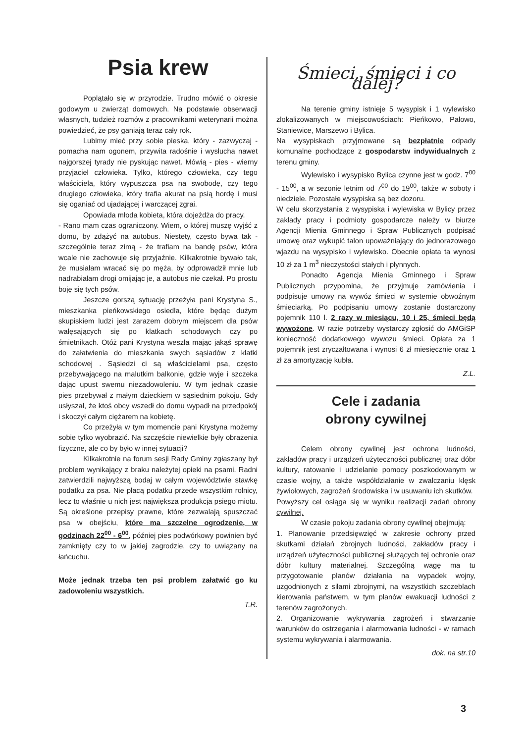Psia krew
Poplątało się w przyrodzie. Trudno mówić o okresie godowym u zwierząt domowych. Na podstawie obserwacji własnych, tudzież rozmów z pracownikami weterynarii można powiedzieć, że psy ganiają teraz cały rok.
Lubimy mieć przy sobie pieska, który - zazwyczaj - pomacha nam ogonem, przywita radośnie i wysłucha nawet najgorszej tyrady nie pyskując nawet. Mówią - pies - wierny przyjaciel człowieka. Tylko, którego człowieka, czy tego właściciela, który wypuszcza psa na swobodę, czy tego drugiego człowieka, który trafia akurat na psią hordę i musi się oganiać od ujadającej i warczącej zgrai.
Opowiada młoda kobieta, która dojeżdża do pracy.
- Rano mam czas ograniczony. Wiem, o której muszę wyjść z domu, by zdążyć na autobus. Niestety, często bywa tak - szczególnie teraz zimą - że trafiam na bandę psów, która wcale nie zachowuje się przyjaźnie. Kilkakrotnie bywało tak, że musiałam wracać się po męża, by odprowadził mnie lub nadrabiałam drogi omijając je, a autobus nie czekał. Po prostu boję się tych psów.
Jeszcze gorszą sytuację przeżyła pani Krystyna S., mieszkanka pieńkowskiego osiedla, które będąc dużym skupiskiem ludzi jest zarazem dobrym miejscem dla psów wałęsających się po klatkach schodowych czy po śmietnikach. Otóż pani Krystyna weszła mając jakąś sprawę do załatwienia do mieszkania swych sąsiadów z klatki schodowej . Sąsiedzi ci są właścicielami psa, często przebywającego na malutkim balkonie, gdzie wyje i szczeka dając upust swemu niezadowoleniu. W tym jednak czasie pies przebywał z małym dzieckiem w sąsiednim pokoju. Gdy usłyszał, że ktoś obcy wszedł do domu wypadł na przedpokój i skoczył całym ciężarem na kobietę.
Co przeżyła w tym momencie pani Krystyna możemy sobie tylko wyobrazić. Na szczęście niewielkie były obrażenia fizyczne, ale co by było w innej sytuacji?
Kilkakrotnie na forum sesji Rady Gminy zgłaszany był problem wynikający z braku należytej opieki na psami. Radni zatwierdzili najwyższą bodaj w całym województwie stawkę podatku za psa. Nie płacą podatku przede wszystkim rolnicy, lecz to właśnie u nich jest największa produkcja psiego miotu. Są określone przepisy prawne, które zezwalają spuszczać psa w obejściu, które ma szczelne ogrodzenie, w godzinach 22<sup>00</sup> - 6<sup>00</sup>, później pies podwórkowy powinien być zamknięty czy to w jakiej zagrodzie, czy to uwiązany na łańcuchu.
Może jednak trzeba ten psi problem załatwić go ku zadowoleniu wszystkich.
T.R.
Śmieci, śmieci i co dalej?
Na terenie gminy istnieje 5 wysypisk i 1 wylewisko zlokalizowanych w miejscowościach: Pieńkowo, Pałowo, Staniewice, Marszewo i Bylica.
Na wysypiskach przyjmowane są bezpłatnie odpady komunalne pochodzące z gospodarstw indywidualnych z terenu gminy.
Wylewisko i wysypisko Bylica czynne jest w godz. 7<sup>00</sup> - 15<sup>00</sup>, a w sezonie letnim od 7<sup>00</sup> do 19<sup>00</sup>, także w soboty i niedziele. Pozostałe wysypiska są bez dozoru.
W celu skorzystania z wysypiska i wylewiska w Bylicy przez zakłady pracy i podmioty gospodarcze należy w biurze Agencji Mienia Gminnego i Spraw Publicznych podpisać umowę oraz wykupić talon upoważniający do jednorazowego wjazdu na wysypisko i wylewisko. Obecnie opłata ta wynosi 10 zł za 1 m<sup>3</sup> nieczystości stałych i płynnych.
Ponadto Agencja Mienia Gminnego i Spraw Publicznych przypomina, że przyjmuje zamówienia i podpisuje umowy na wywóz śmieci w systemie obwoźnym śmieciarką. Po podpisaniu umowy zostanie dostarczony pojemnik 110 l. 2 razy w miesiącu, 10 i 25, śmieci będą wywożone. W razie potrzeby wystarczy zgłosić do AMGiSP konieczność dodatkowego wywozu śmieci. Opłata za 1 pojemnik jest zryczałtowana i wynosi 6 zł miesięcznie oraz 1 zł za amortyzację kubła.
Z.L.
Cele i zadania
obrony cywilnej
Celem obrony cywilnej jest ochrona ludności, zakładów pracy i urządzeń użyteczności publicznej oraz dóbr kultury, ratowanie i udzielanie pomocy poszkodowanym w czasie wojny, a także współdziałanie w zwalczaniu klęsk żywiołowych, zagrożeń środowiska i w usuwaniu ich skutków.
Powyższy cel osiąga się w wyniku realizacji zadań obrony cywilnej.
W czasie pokoju zadania obrony cywilnej obejmują:
1. Planowanie przedsięwzięć w zakresie ochrony przed skutkami działań zbrojnych ludności, zakładów pracy i urządzeń użyteczności publicznej służących tej ochronie oraz dóbr kultury materialnej. Szczególną wagę ma tu przygotowanie planów działania na wypadek wojny, uzgodnionych z siłami zbrojnymi, na wszystkich szczeblach kierowania państwem, w tym planów ewakuacji ludności z terenów zagrożonych.
2. Organizowanie wykrywania zagrożeń i stwarzanie warunków do ostrzegania i alarmowania ludności - w ramach systemu wykrywania i alarmowania.
dok. na str.10
3